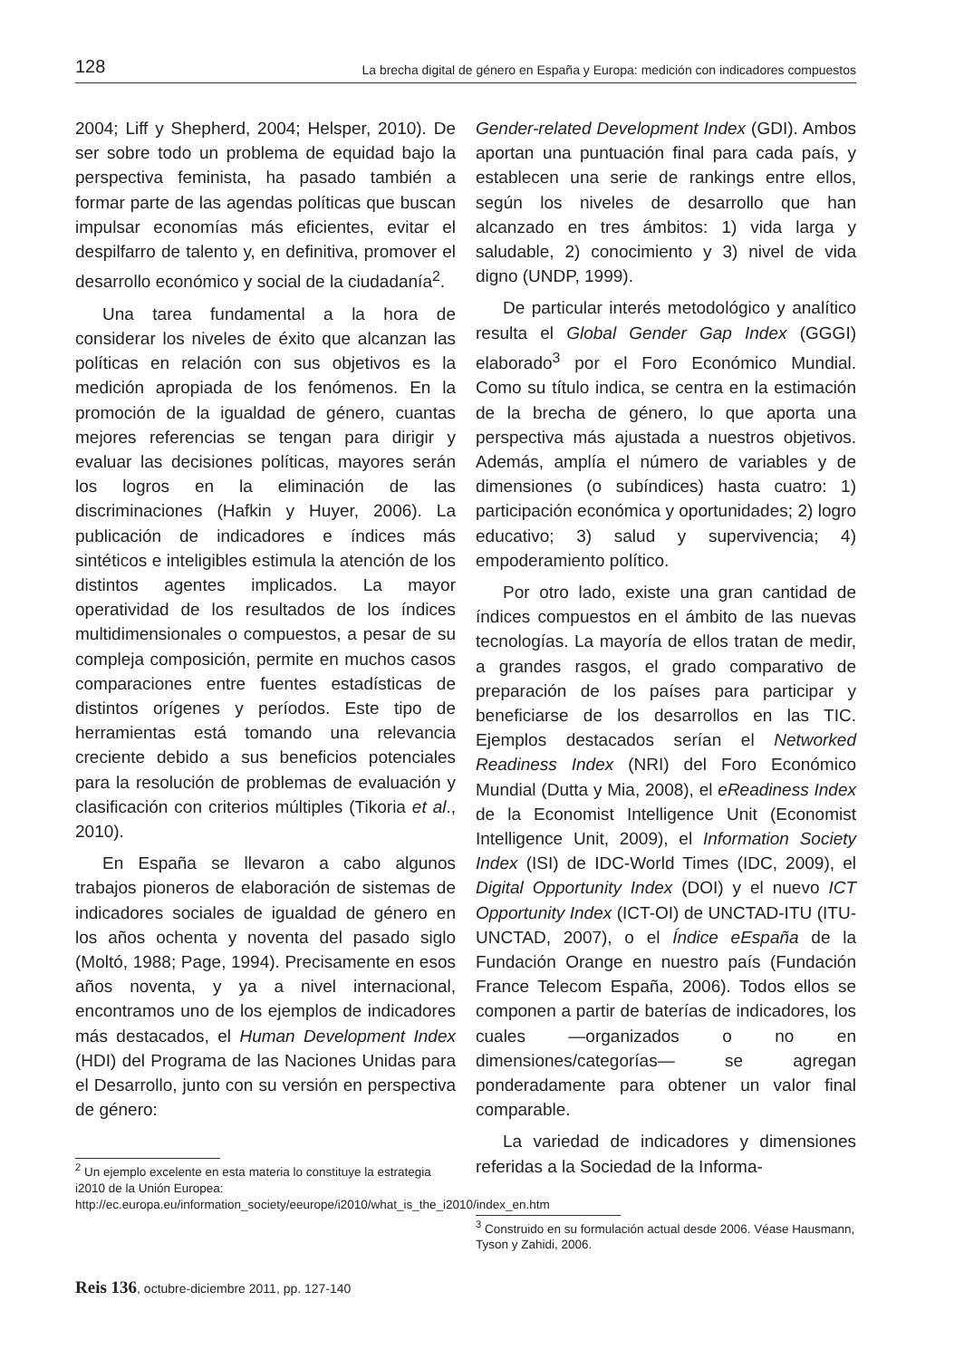128 La brecha digital de género en España y Europa: medición con indicadores compuestos
2004; Liff y Shepherd, 2004; Helsper, 2010). De ser sobre todo un problema de equidad bajo la perspectiva feminista, ha pasado también a formar parte de las agendas políticas que buscan impulsar economías más eficientes, evitar el despilfarro de talento y, en definitiva, promover el desarrollo económico y social de la ciudadanía<sup>2</sup>.
Una tarea fundamental a la hora de considerar los niveles de éxito que alcanzan las políticas en relación con sus objetivos es la medición apropiada de los fenómenos. En la promoción de la igualdad de género, cuantas mejores referencias se tengan para dirigir y evaluar las decisiones políticas, mayores serán los logros en la eliminación de las discriminaciones (Hafkin y Huyer, 2006). La publicación de indicadores e índices más sintéticos e inteligibles estimula la atención de los distintos agentes implicados. La mayor operatividad de los resultados de los índices multidimensionales o compuestos, a pesar de su compleja composición, permite en muchos casos comparaciones entre fuentes estadísticas de distintos orígenes y períodos. Este tipo de herramientas está tomando una relevancia creciente debido a sus beneficios potenciales para la resolución de problemas de evaluación y clasificación con criterios múltiples (Tikoria et al., 2010).
En España se llevaron a cabo algunos trabajos pioneros de elaboración de sistemas de indicadores sociales de igualdad de género en los años ochenta y noventa del pasado siglo (Moltó, 1988; Page, 1994). Precisamente en esos años noventa, y ya a nivel internacional, encontramos uno de los ejemplos de indicadores más destacados, el Human Development Index (HDI) del Programa de las Naciones Unidas para el Desarrollo, junto con su versión en perspectiva de género:
<sup>2</sup> Un ejemplo excelente en esta materia lo constituye la estrategia i2010 de la Unión Europea: http://ec.europa.eu/information_society/eeurope/i2010/what_is_the_i2010/index_en.htm
Gender-related Development Index (GDI). Ambos aportan una puntuación final para cada país, y establecen una serie de rankings entre ellos, según los niveles de desarrollo que han alcanzado en tres ámbitos: 1) vida larga y saludable, 2) conocimiento y 3) nivel de vida digno (UNDP, 1999).
De particular interés metodológico y analítico resulta el Global Gender Gap Index (GGGI) elaborado<sup>3</sup> por el Foro Económico Mundial. Como su título indica, se centra en la estimación de la brecha de género, lo que aporta una perspectiva más ajustada a nuestros objetivos. Además, amplía el número de variables y de dimensiones (o subíndices) hasta cuatro: 1) participación económica y oportunidades; 2) logro educativo; 3) salud y supervivencia; 4) empoderamiento político.
Por otro lado, existe una gran cantidad de índices compuestos en el ámbito de las nuevas tecnologías. La mayoría de ellos tratan de medir, a grandes rasgos, el grado comparativo de preparación de los países para participar y beneficiarse de los desarrollos en las TIC. Ejemplos destacados serían el Networked Readiness Index (NRI) del Foro Económico Mundial (Dutta y Mia, 2008), el eReadiness Index de la Economist Intelligence Unit (Economist Intelligence Unit, 2009), el Information Society Index (ISI) de IDC-World Times (IDC, 2009), el Digital Opportunity Index (DOI) y el nuevo ICT Opportunity Index (ICT-OI) de UNCTAD-ITU (ITU-UNCTAD, 2007), o el Índice eEspaña de la Fundación Orange en nuestro país (Fundación France Telecom España, 2006). Todos ellos se componen a partir de baterías de indicadores, los cuales —organizados o no en dimensiones/categorías— se agregan ponderadamente para obtener un valor final comparable.
La variedad de indicadores y dimensiones referidas a la Sociedad de la Informa-
<sup>3</sup> Construido en su formulación actual desde 2006. Véase Hausmann, Tyson y Zahidi, 2006.
Reis 136, octubre-diciembre 2011, pp. 127-140